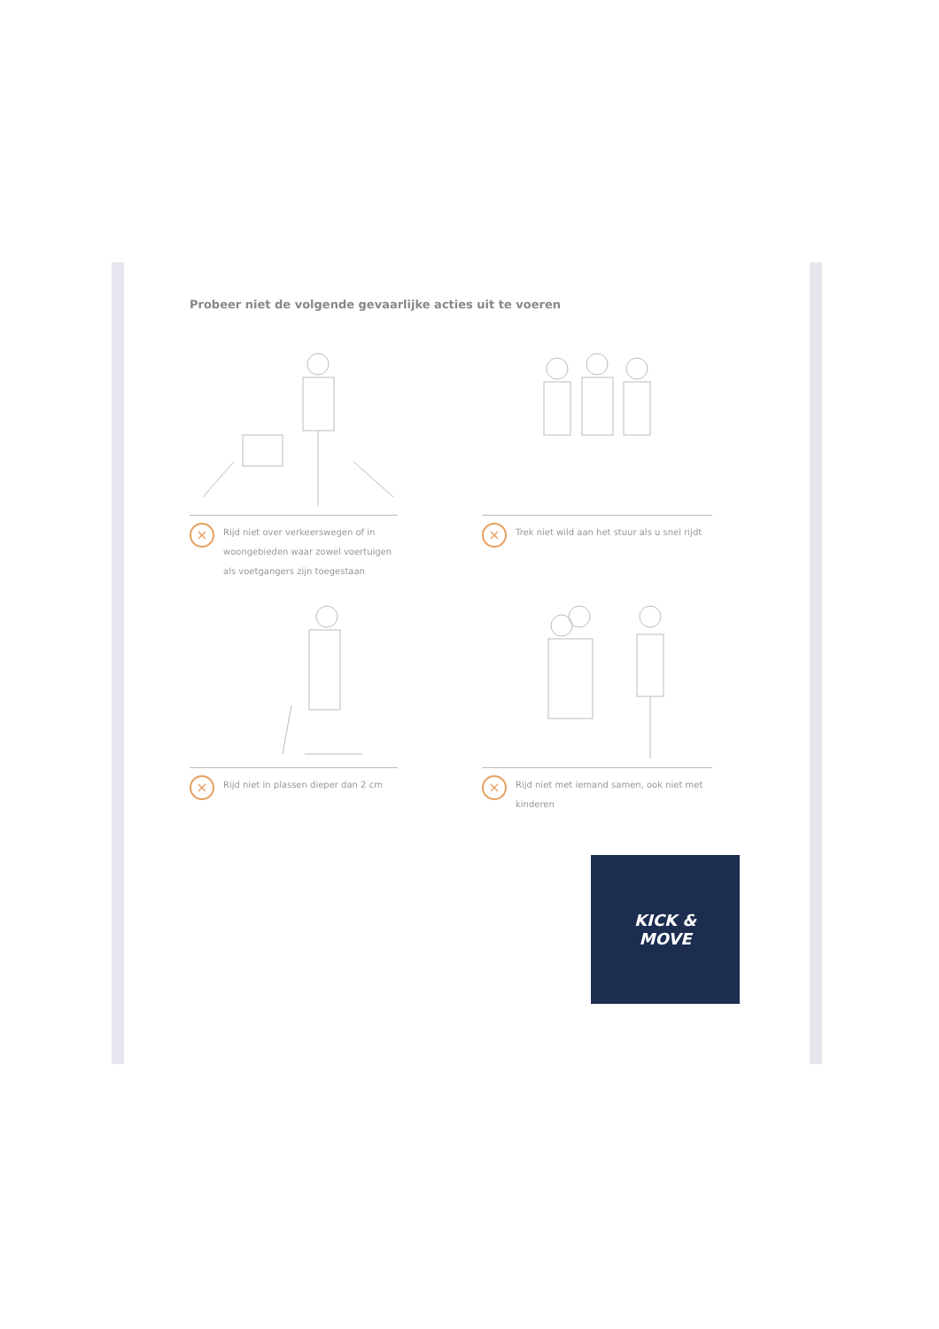Probeer niet de volgende gevaarlijke acties uit te voeren
× Rijd niet over verkeerswegen of in woongebieden waar zowel voertuigen als voetgangers zijn toegestaan
× Trek niet wild aan het stuur als u snel rijdt
× Rijd niet in plassen dieper dan 2 cm
× Rijd niet met iemand samen, ook niet met kinderen
KICK &
MOVE